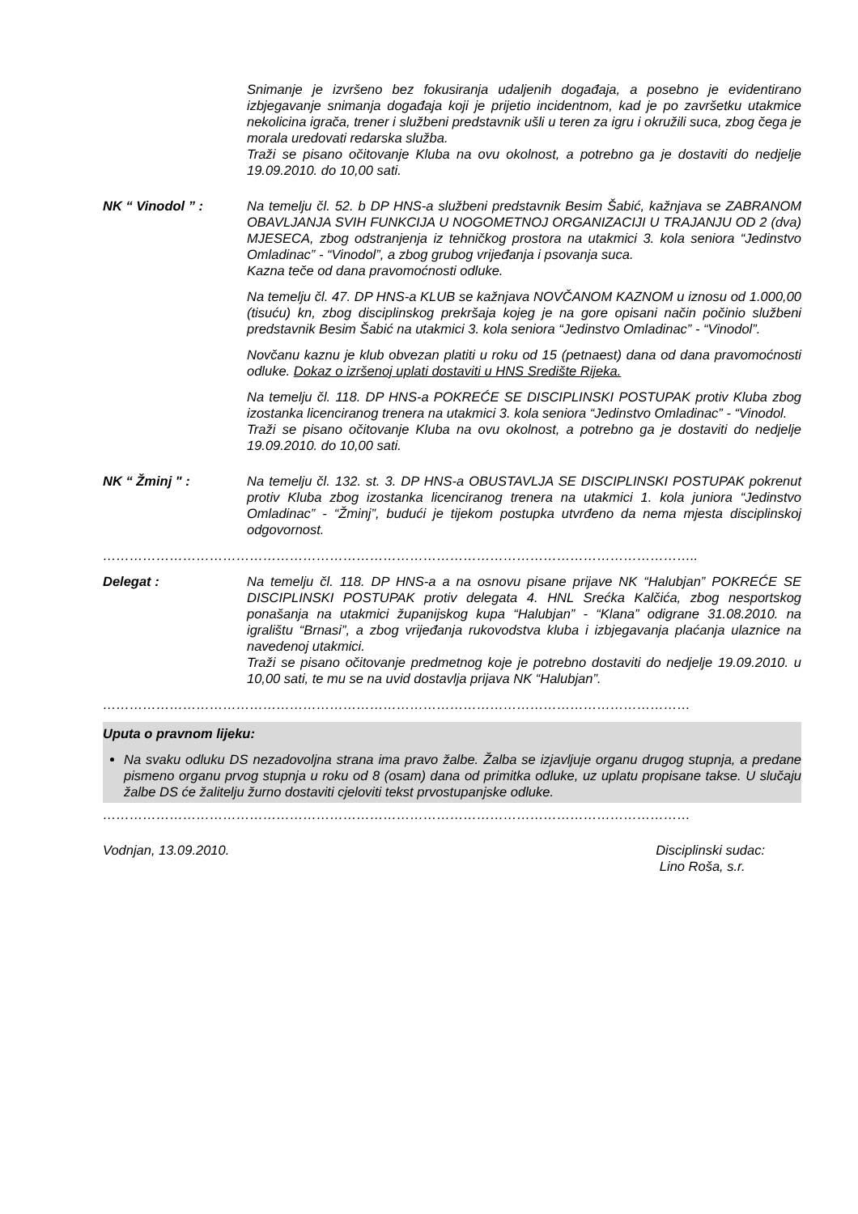Snimanje je izvršeno bez fokusiranja udaljenih događaja, a posebno je evidentirano izbjegavanje snimanja događaja koji je prijetio incidentnom, kad je po završetku utakmice nekolicina igrača, trener i službeni predstavnik ušli u teren za igru i okružili suca, zbog čega je morala uredovati redarska služba.
Traži se pisano očitovanje Kluba na ovu okolnost, a potrebno ga je dostaviti do nedjelje 19.09.2010. do 10,00 sati.
NK “ Vinodol ” : Na temelju čl. 52. b DP HNS-a službeni predstavnik Besim Šabić, kažnjava se ZABRANOM OBAVLJANJA SVIH FUNKCIJA U NOGOMETNOJ ORGANIZACIJI U TRAJANJU OD 2 (dva) MJESECA, zbog odstranjenja iz tehničkog prostora na utakmici 3. kola seniora “Jedinstvo Omladinac” - “Vinodol”, a zbog grubog vrijeđanja i psovanja suca.
Kazna teče od dana pravomoćnosti odluke.
Na temelju čl. 47. DP HNS-a KLUB se kažnjava NOVČANOM KAZNOM u iznosu od 1.000,00 (tisuću) kn, zbog disciplinskog prekršaja kojeg je na gore opisani način počinio službeni predstavnik Besim Šabić na utakmici 3. kola seniora “Jedinstvo Omladinac” - “Vinodol”.
Novčanu kaznu je klub obvezan platiti u roku od 15 (petnaest) dana od dana pravomoćnosti odluke. Dokaz o izršenoj uplati dostaviti u HNS Središte Rijeka.
Na temelju čl. 118. DP HNS-a POKREĆE SE DISCIPLINSKI POSTUPAK protiv Kluba zbog izostanka licenciranog trenera na utakmici 3. kola seniora “Jedinstvo Omladinac” - “Vinodol.
Traži se pisano očitovanje Kluba na ovu okolnost, a potrebno ga je dostaviti do nedjelje 19.09.2010. do 10,00 sati.
NK “ Žminj " : Na temelju čl. 132. st. 3. DP HNS-a OBUSTAVLJA SE DISCIPLINSKI POSTUPAK pokrenut protiv Kluba zbog izostanka licenciranog trenera na utakmici 1. kola juniora “Jedinstvo Omladinac” - “Žminj”, budući je tijekom postupka utvrđeno da nema mjesta disciplinskoj odgovornost.
……………………………………………………………………………………………………………………..
Delegat : Na temelju čl. 118. DP HNS-a a na osnovu pisane prijave NK “Halubjan” POKREĆE SE DISCIPLINSKI POSTUPAK protiv delegata 4. HNL Srećka Kalčića, zbog nesportskog ponašanja na utakmici županijskog kupa “Halubjan” - “Klana” odigrane 31.08.2010. na igralištu “Brnasi”, a zbog vrijeđanja rukovodstva kluba i izbjegavanja plaćanja ulaznice na navedenoj utakmici.
Traži se pisano očitovanje predmetnog koje je potrebno dostaviti do nedjelje 19.09.2010. u 10,00 sati, te mu se na uvid dostavlja prijava NK “Halubjan”.
……………………………………………………………………………………………………………………
Uputa o pravnom lijeku:
Na svaku odluku DS nezadovoljna strana ima pravo žalbe. Žalba se izjavljuje organu drugog stupnja, a predane pismeno organu prvog stupnja u roku od 8 (osam) dana od primitka odluke, uz uplatu propisane takse. U slučaju žalbe DS će žalitelju žurno dostaviti cjeloviti tekst prvostupanjske odluke.
……………………………………………………………………………………………………………………
Vodnjan, 13.09.2010. Disciplinski sudac:
Lino Roša, s.r.